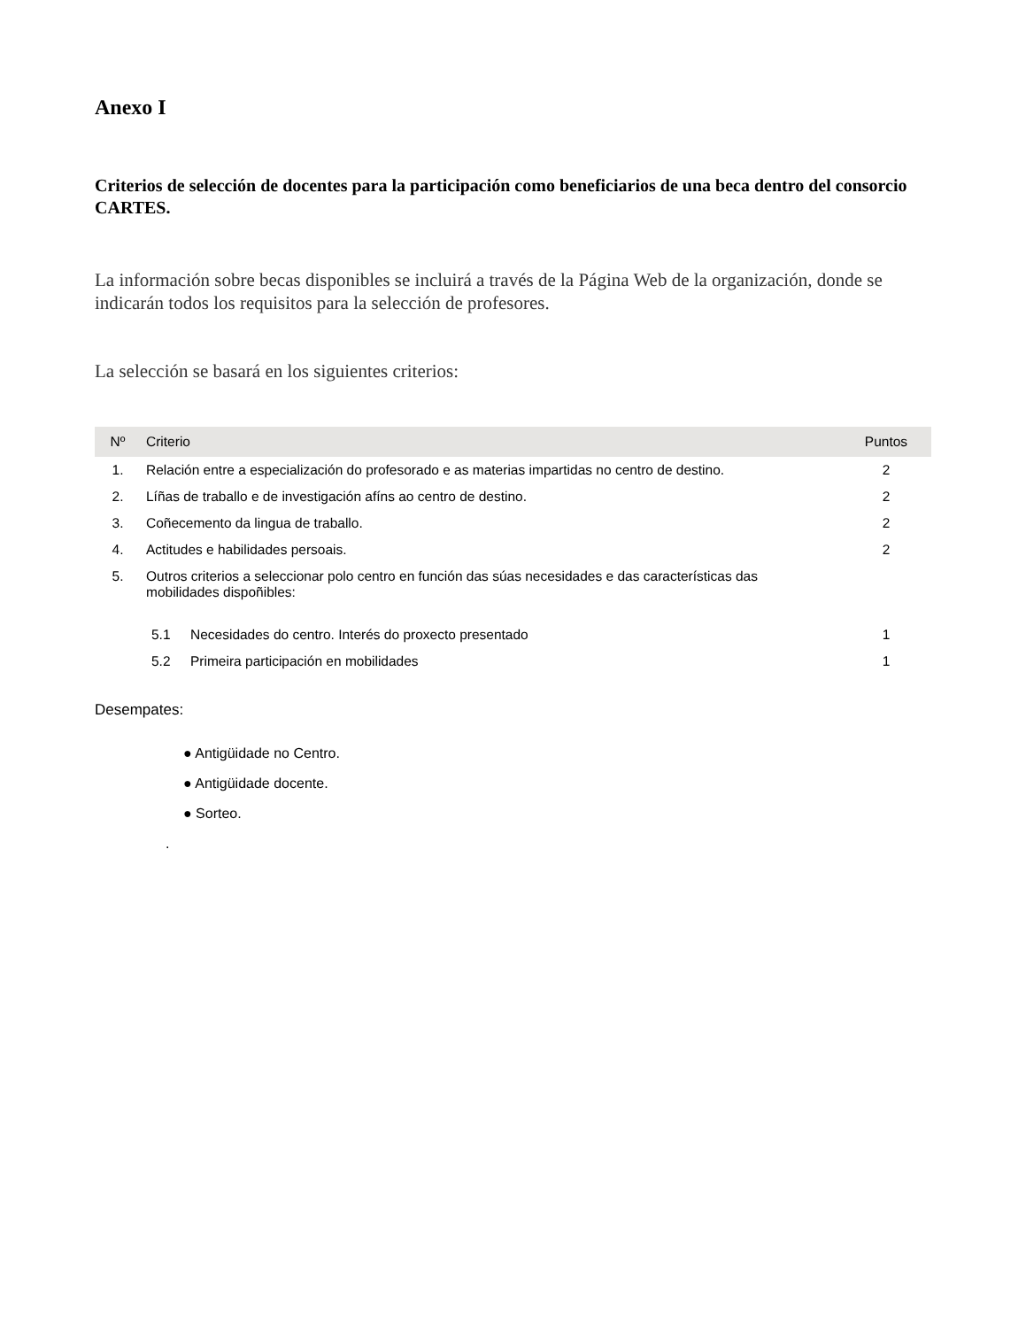Anexo I
Criterios de selección de docentes para la participación como beneficiarios de una beca dentro del consorcio CARTES.
La información sobre becas disponibles se incluirá a través de la Página Web de la organización, donde se indicarán todos los requisitos para la selección de profesores.
La selección se basará en los siguientes criterios:
| Nº | Criterio | Puntos |
| --- | --- | --- |
| 1. | Relación entre a especialización do profesorado e as materias impartidas no centro de destino. | 2 |
| 2. | Líñas de traballo e de investigación afíns ao centro de destino. | 2 |
| 3. | Coñecemento da lingua de traballo. | 2 |
| 4. | Actitudes e habilidades persoais. | 2 |
| 5. | Outros criterios a seleccionar polo centro en función das súas necesidades e das características das mobilidades dispoñibles: | |
| | 5.1 Necesidades do centro. Interés do proxecto presentado | 1 |
| | 5.2 Primeira participación en mobilidades | 1 |
Desempates:
● Antigüidade no Centro.
● Antigüidade docente.
● Sorteo.
.